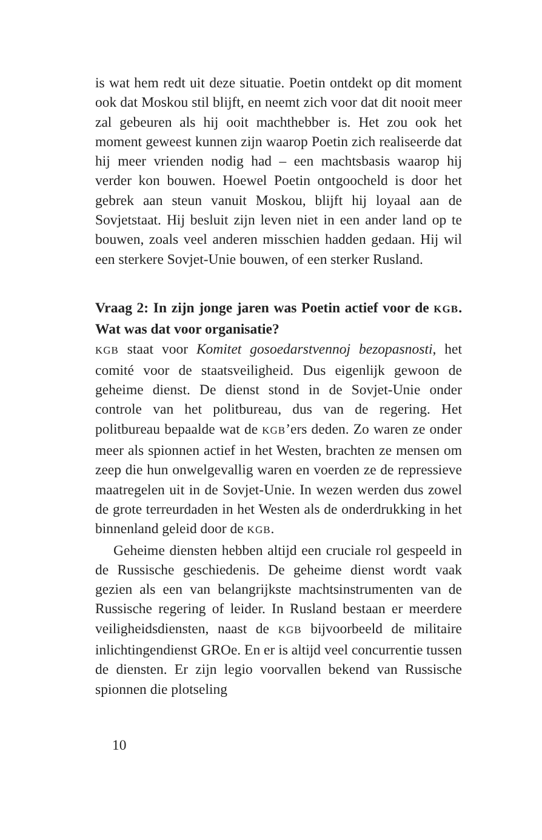is wat hem redt uit deze situatie. Poetin ontdekt op dit moment ook dat Moskou stil blijft, en neemt zich voor dat dit nooit meer zal gebeuren als hij ooit machthebber is. Het zou ook het moment geweest kunnen zijn waarop Poetin zich realiseerde dat hij meer vrienden nodig had – een machtsbasis waarop hij verder kon bouwen. Hoewel Poetin ontgoocheld is door het gebrek aan steun vanuit Moskou, blijft hij loyaal aan de Sovjetstaat. Hij besluit zijn leven niet in een ander land op te bouwen, zoals veel anderen misschien hadden gedaan. Hij wil een sterkere Sovjet-Unie bouwen, of een sterker Rusland.
Vraag 2: In zijn jonge jaren was Poetin actief voor de KGB. Wat was dat voor organisatie?
KGB staat voor Komitet gosoedarstvennoj bezopasnosti, het comité voor de staatsveiligheid. Dus eigenlijk gewoon de geheime dienst. De dienst stond in de Sovjet-Unie onder controle van het politbureau, dus van de regering. Het politbureau bepaalde wat de KGB’ers deden. Zo waren ze onder meer als spionnen actief in het Westen, brachten ze mensen om zeep die hun onwelgevallig waren en voerden ze de repressieve maatregelen uit in de Sovjet-Unie. In wezen werden dus zowel de grote terreurdaden in het Westen als de onderdrukking in het binnenland geleid door de KGB.
Geheime diensten hebben altijd een cruciale rol gespeeld in de Russische geschiedenis. De geheime dienst wordt vaak gezien als een van belangrijkste machtsinstrumenten van de Russische regering of leider. In Rusland bestaan er meerdere veiligheidsdiensten, naast de KGB bijvoorbeeld de militaire inlichtingendienst GROe. En er is altijd veel concurrentie tussen de diensten. Er zijn legio voorvallen bekend van Russische spionnen die plotseling
10